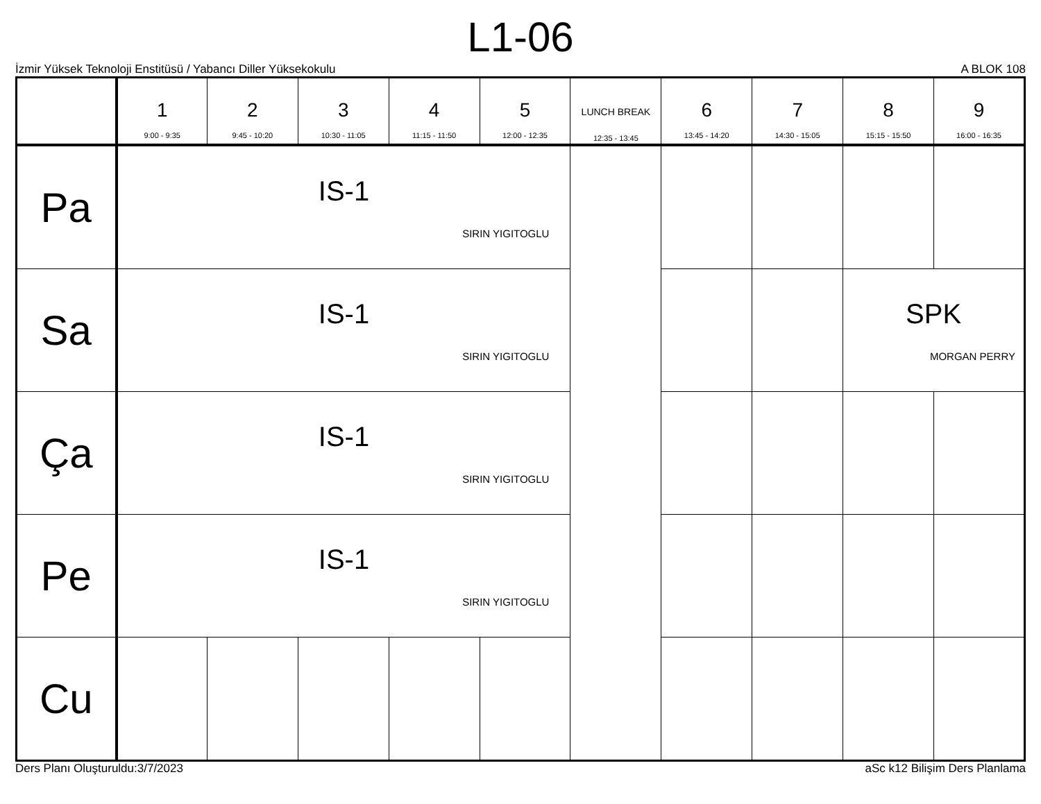L1-06
İzmir Yüksek Teknoloji Enstitüsü / Yabancı Diller Yüksekokulu A BLOK 108
| | 1 9:00 - 9:35 | 2 9:45 - 10:20 | 3 10:30 - 11:05 | 4 11:15 - 11:50 | 5 12:00 - 12:35 | LUNCH BREAK 12:35 - 13:45 | 6 13:45 - 14:20 | 7 14:30 - 15:05 | 8 15:15 - 15:50 | 9 16:00 - 16:35 |
| --- | --- | --- | --- | --- | --- | --- | --- | --- | --- | --- |
| Pa | IS-1 SIRIN YIGITOGLU | | | | | | | | | |
| Sa | IS-1 SIRIN YIGITOGLU | | | | | | | | SPK MORGAN PERRY | |
| Ça | IS-1 SIRIN YIGITOGLU | | | | | | | | | |
| Pe | IS-1 SIRIN YIGITOGLU | | | | | | | | | |
| Cu | | | | | | | | | | |
Ders Planı Oluşturuldu:3/7/2023 aSc k12 Bilişim Ders Planlama